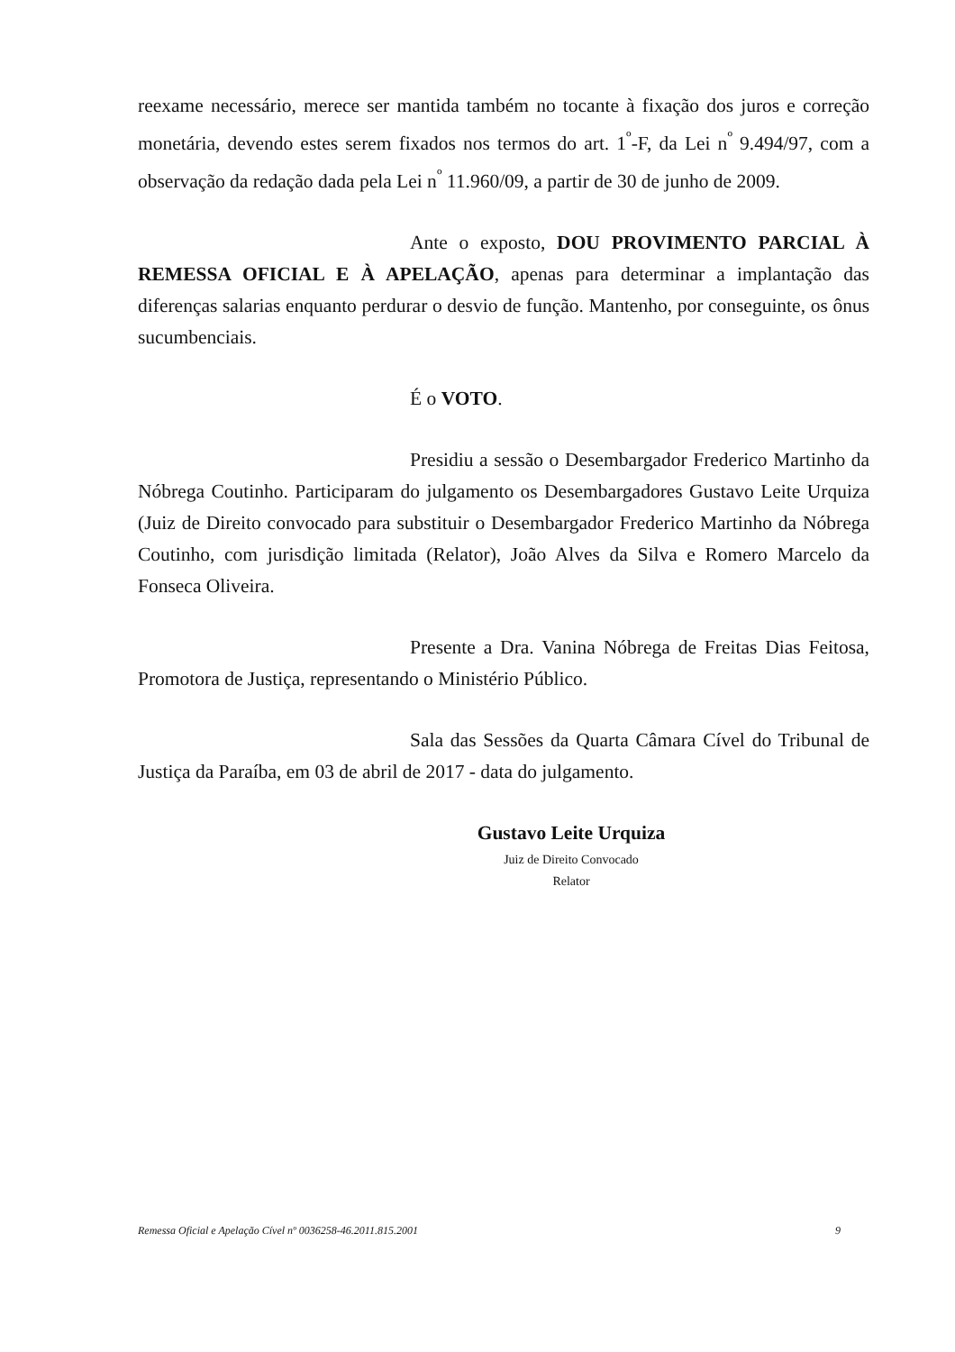reexame necessário, merece ser mantida também no tocante à fixação dos juros e correção monetária, devendo estes serem fixados nos termos do art. 1<sup>º</sup>-F, da Lei n<sup>º</sup> 9.494/97, com a observação da redação dada pela Lei n<sup>º</sup> 11.960/09, a partir de 30 de junho de 2009.
Ante o exposto, DOU PROVIMENTO PARCIAL À REMESSA OFICIAL E À APELAÇÃO, apenas para determinar a implantação das diferenças salarias enquanto perdurar o desvio de função. Mantenho, por conseguinte, os ônus sucumbenciais.
É o VOTO.
Presidiu a sessão o Desembargador Frederico Martinho da Nóbrega Coutinho. Participaram do julgamento os Desembargadores Gustavo Leite Urquiza (Juiz de Direito convocado para substituir o Desembargador Frederico Martinho da Nóbrega Coutinho, com jurisdição limitada (Relator), João Alves da Silva e Romero Marcelo da Fonseca Oliveira.
Presente a Dra. Vanina Nóbrega de Freitas Dias Feitosa, Promotora de Justiça, representando o Ministério Público.
Sala das Sessões da Quarta Câmara Cível do Tribunal de Justiça da Paraíba, em 03 de abril de 2017 - data do julgamento.
Gustavo Leite Urquiza
Juiz de Direito Convocado
Relator
Remessa Oficial e Apelação Cível nº 0036258-46.2011.815.2001 9